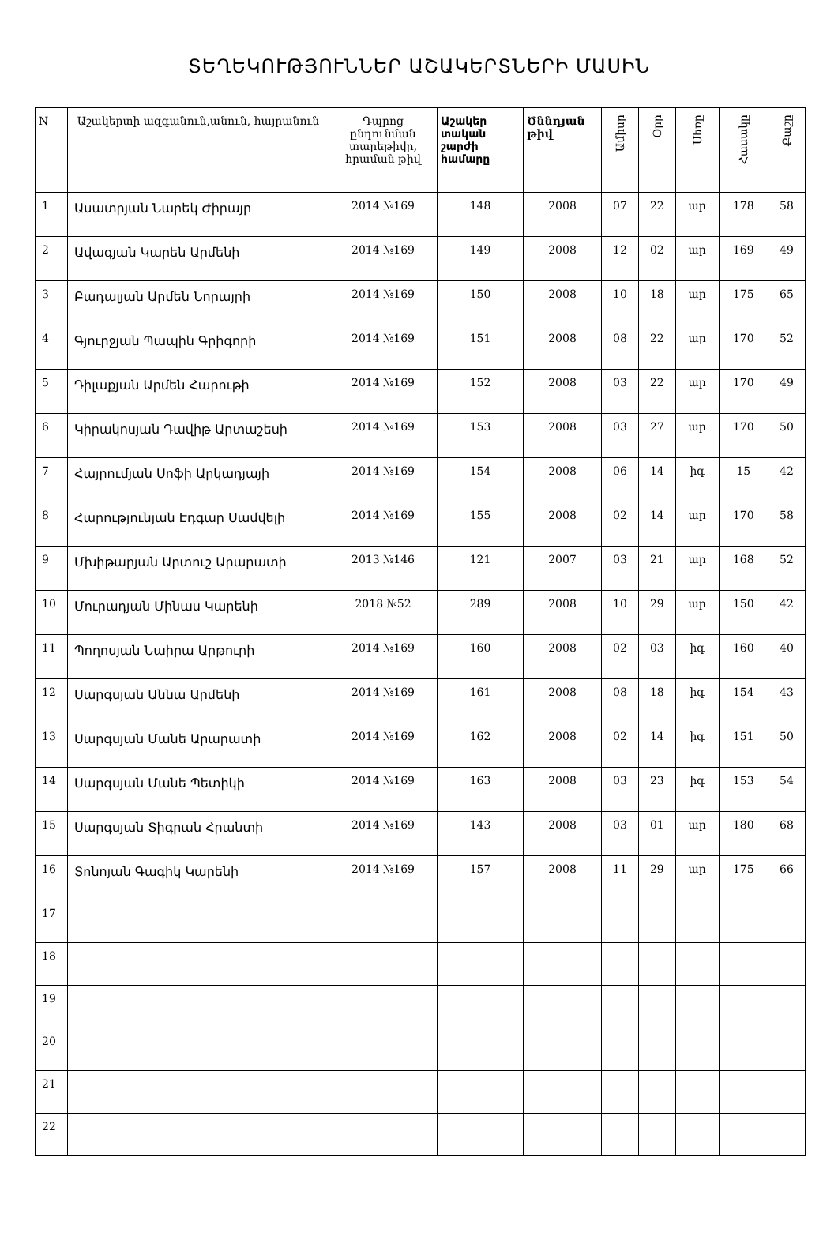ՏԵՂԵԿՈՒԹՅՈՒՆՆԵՐ ԱՇԱԿԵՐՏՆԵՐԻ ՄԱՍԻՆ
| N | Աշակերտի ազգանուն,անուն, հայրանուն | Դպրոց ընդունման տարեթիվը, հրաման թիվ | Աշակեր տական շարժի համարը | Ծննդյան թիվ | Ամիսը | Օրը | Սեռը | Հասակը | Քաշը |
| --- | --- | --- | --- | --- | --- | --- | --- | --- | --- |
| 1 | Ասատրյան Նարեկ Ժիրայր | 2014 №169 | 148 | 2008 | 07 | 22 | ար | 178 | 58 |
| 2 | Ավագյան Կարեն Արմենի | 2014 №169 | 149 | 2008 | 12 | 02 | ար | 169 | 49 |
| 3 | Բադալյան Արմեն Նորայրի | 2014 №169 | 150 | 2008 | 10 | 18 | ար | 175 | 65 |
| 4 | Գյուրջյան Պապին Գրիգորի | 2014 №169 | 151 | 2008 | 08 | 22 | ար | 170 | 52 |
| 5 | Դիլաքյան Արմեն Հարութի | 2014 №169 | 152 | 2008 | 03 | 22 | ար | 170 | 49 |
| 6 | Կիրակոսյան Դավիթ Արտաշեսի | 2014 №169 | 153 | 2008 | 03 | 27 | ար | 170 | 50 |
| 7 | Հայրումյան Սոֆի Արկադյայի | 2014 №169 | 154 | 2008 | 06 | 14 | իգ | 15 | 42 |
| 8 | Հարությունյան Էդգար Սամվելի | 2014 №169 | 155 | 2008 | 02 | 14 | ար | 170 | 58 |
| 9 | Մխիթարյան Արտուշ Արարատի | 2013 №146 | 121 | 2007 | 03 | 21 | ար | 168 | 52 |
| 10 | Մուրադյան Մինաս Կարենի | 2018 №52 | 289 | 2008 | 10 | 29 | ար | 150 | 42 |
| 11 | Պողոսյան Նաիրա Արթուրի | 2014 №169 | 160 | 2008 | 02 | 03 | իգ | 160 | 40 |
| 12 | Սարգսյան Աննա Արմենի | 2014 №169 | 161 | 2008 | 08 | 18 | իգ | 154 | 43 |
| 13 | Սարգսյան Մանե Արարատի | 2014 №169 | 162 | 2008 | 02 | 14 | իգ | 151 | 50 |
| 14 | Սարգսյան Մանե Պետիկի | 2014 №169 | 163 | 2008 | 03 | 23 | իգ | 153 | 54 |
| 15 | Սարգսյան Տիգրան Հրանտի | 2014 №169 | 143 | 2008 | 03 | 01 | ար | 180 | 68 |
| 16 | Տոնոյան Գագիկ Կարենի | 2014 №169 | 157 | 2008 | 11 | 29 | ար | 175 | 66 |
| 17 | | | | | | | | | |
| 18 | | | | | | | | | |
| 19 | | | | | | | | | |
| 20 | | | | | | | | | |
| 21 | | | | | | | | | |
| 22 | | | | | | | | | |